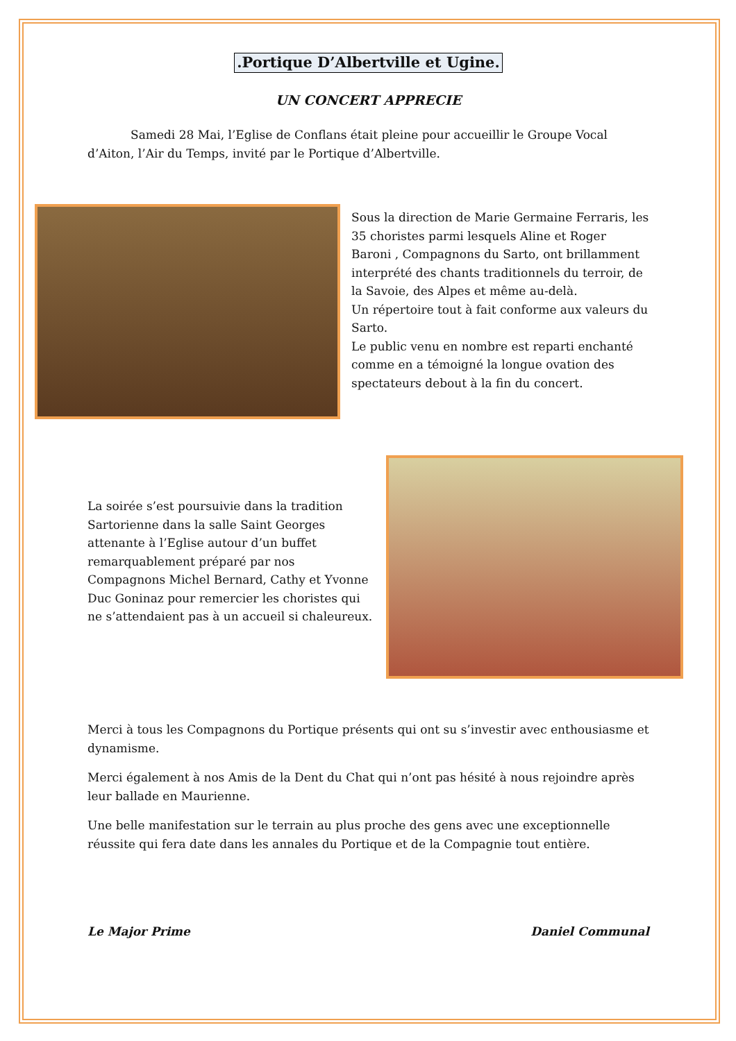.Portique D’Albertville et Ugine.
UN CONCERT APPRECIE
Samedi 28 Mai, l’Eglise de Conflans était pleine pour accueillir le Groupe Vocal d’Aiton, l’Air du Temps, invité par le Portique d’Albertville.
Sous la direction de Marie Germaine Ferraris, les 35 choristes parmi lesquels Aline et Roger Baroni , Compagnons du Sarto, ont brillamment interprété des chants traditionnels du terroir, de la Savoie, des Alpes et même au-delà.
Un répertoire tout à fait conforme aux valeurs du Sarto.
Le public venu en nombre est reparti enchanté comme en a témoigné la longue ovation des spectateurs debout à la fin du concert.
La soirée s’est poursuivie dans la tradition Sartorienne dans la salle Saint Georges attenante à l’Eglise autour d’un buffet remarquablement préparé par nos Compagnons Michel Bernard, Cathy et Yvonne Duc Goninaz pour remercier les choristes qui ne s’attendaient pas à un accueil si chaleureux.
Merci à tous les Compagnons du Portique présents qui ont su s’investir avec enthousiasme et dynamisme.
Merci également à nos Amis de la Dent du Chat qui n’ont pas hésité à nous rejoindre après leur ballade en Maurienne.
Une belle manifestation sur le terrain au plus proche des gens avec une exceptionnelle réussite qui fera date dans les annales du Portique et de la Compagnie tout entière.
Le Major Prime Daniel Communal